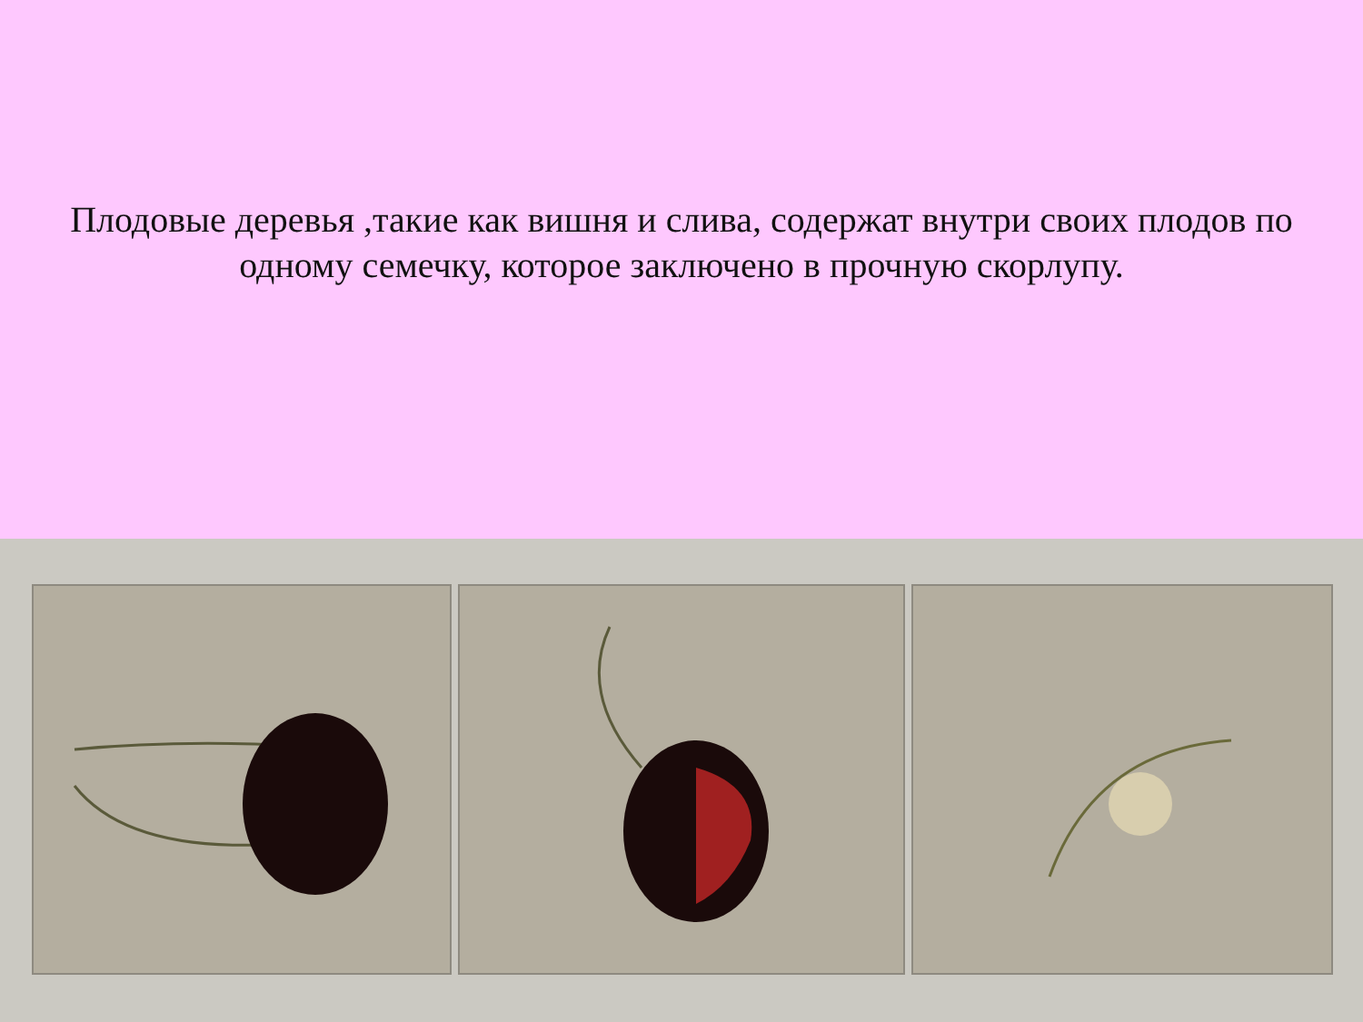Плодовые деревья ,такие как вишня и слива, содержат внутри своих плодов по одному семечку, которое заключено в прочную скорлупу.